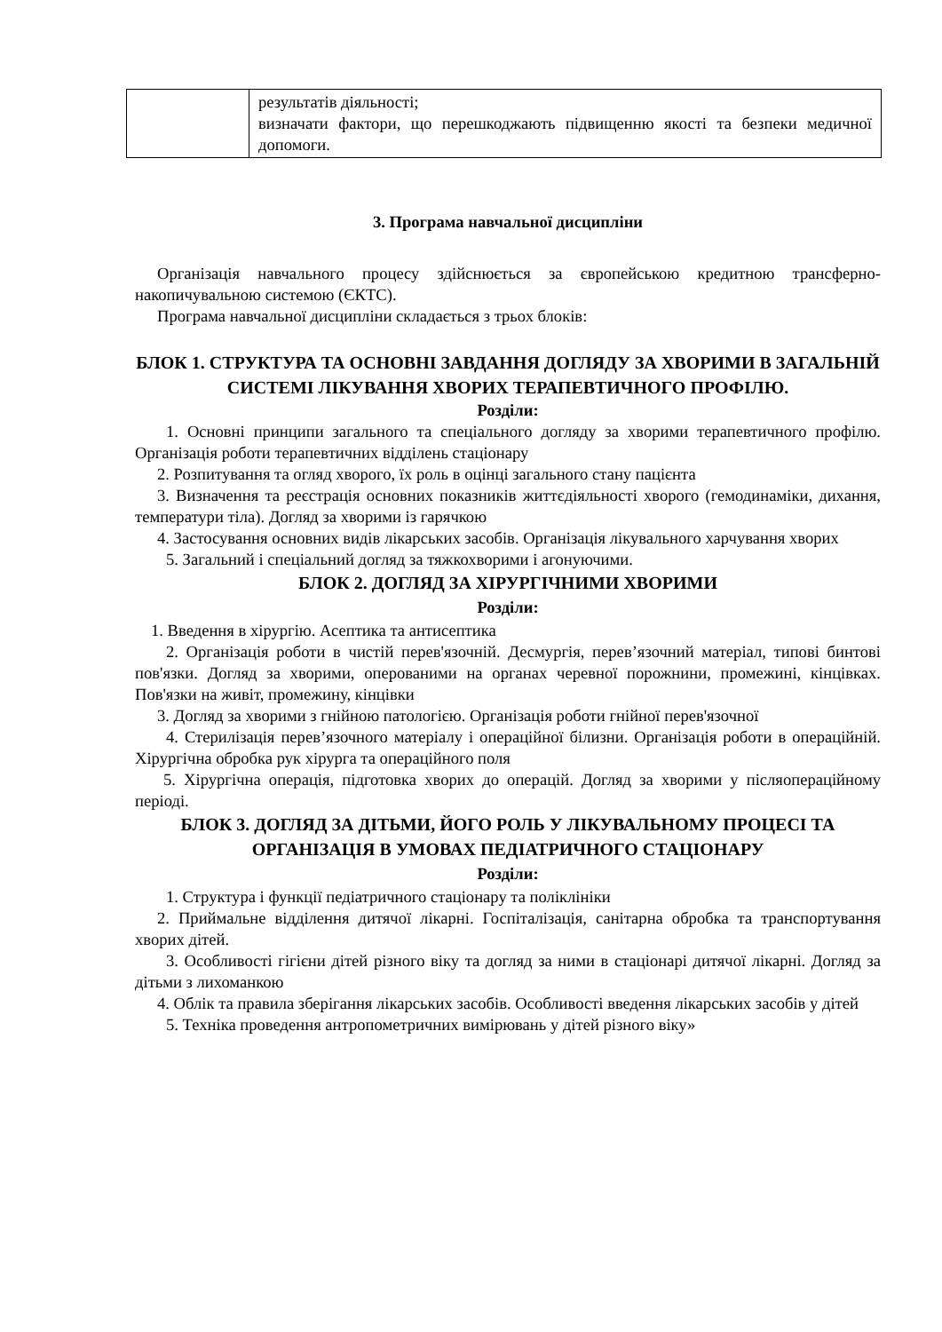| | результатів діяльності; визначати фактори, що перешкоджають підвищенню якості та безпеки медичної допомоги. |
3. Програма навчальної дисципліни
Організація навчального процесу здійснюється за європейською кредитною трансферно-накопичувальною системою (ЄКТС).
Програма навчальної дисципліни складається з трьох блоків:
БЛОК 1. СТРУКТУРА ТА ОСНОВНІ ЗАВДАННЯ ДОГЛЯДУ ЗА ХВОРИМИ В ЗАГАЛЬНІЙ СИСТЕМІ ЛІКУВАННЯ ХВОРИХ ТЕРАПЕВТИЧНОГО ПРОФІЛЮ.
Розділи:
1. Основні принципи загального та спеціального догляду за хворими терапевтичного профілю. Організація роботи терапевтичних відділень стаціонару
2. Розпитування та огляд хворого, їх роль в оцінці загального стану пацієнта
3. Визначення та реєстрація основних показників життєдіяльності хворого (гемодинаміки, дихання, температури тіла). Догляд за хворими із гарячкою
4. Застосування основних видів лікарських засобів. Організація лікувального харчування хворих
5. Загальний і спеціальний догляд за тяжкохворими і агонуючими.
БЛОК 2. ДОГЛЯД ЗА ХІРУРГІЧНИМИ ХВОРИМИ
Розділи:
1. Введення в хірургію. Асептика та антисептика
2. Організація роботи в чистій перев'язочній. Десмургія, перев’язочний матеріал, типові бинтові пов'язки. Догляд за хворими, оперованими на органах черевної порожнини, промежині, кінцівках. Пов'язки на живіт, промежину, кінцівки
3. Догляд за хворими з гнійною патологією. Організація роботи гнійної перев'язочної
4. Стерилізація перев’язочного матеріалу і операційної білизни. Організація роботи в операційній. Хірургічна обробка рук хірурга та операційного поля
5. Хірургічна операція, підготовка хворих до операцій. Догляд за хворими у післяопераційному періоді.
БЛОК 3. ДОГЛЯД ЗА ДІТЬМИ, ЙОГО РОЛЬ У ЛІКУВАЛЬНОМУ ПРОЦЕСІ ТА ОРГАНІЗАЦІЯ В УМОВАХ ПЕДІАТРИЧНОГО СТАЦІОНАРУ
Розділи:
1. Структура і функції педіатричного стаціонару та поліклініки
2. Приймальне відділення дитячої лікарні. Госпіталізація, санітарна обробка та транспортування хворих дітей.
3. Особливості гігієни дітей різного віку та догляд за ними в стаціонарі дитячої лікарні. Догляд за дітьми з лихоманкою
4. Облік та правила зберігання лікарських засобів. Особливості введення лікарських засобів у дітей
5. Техніка проведення антропометричних вимірювань у дітей різного віку»